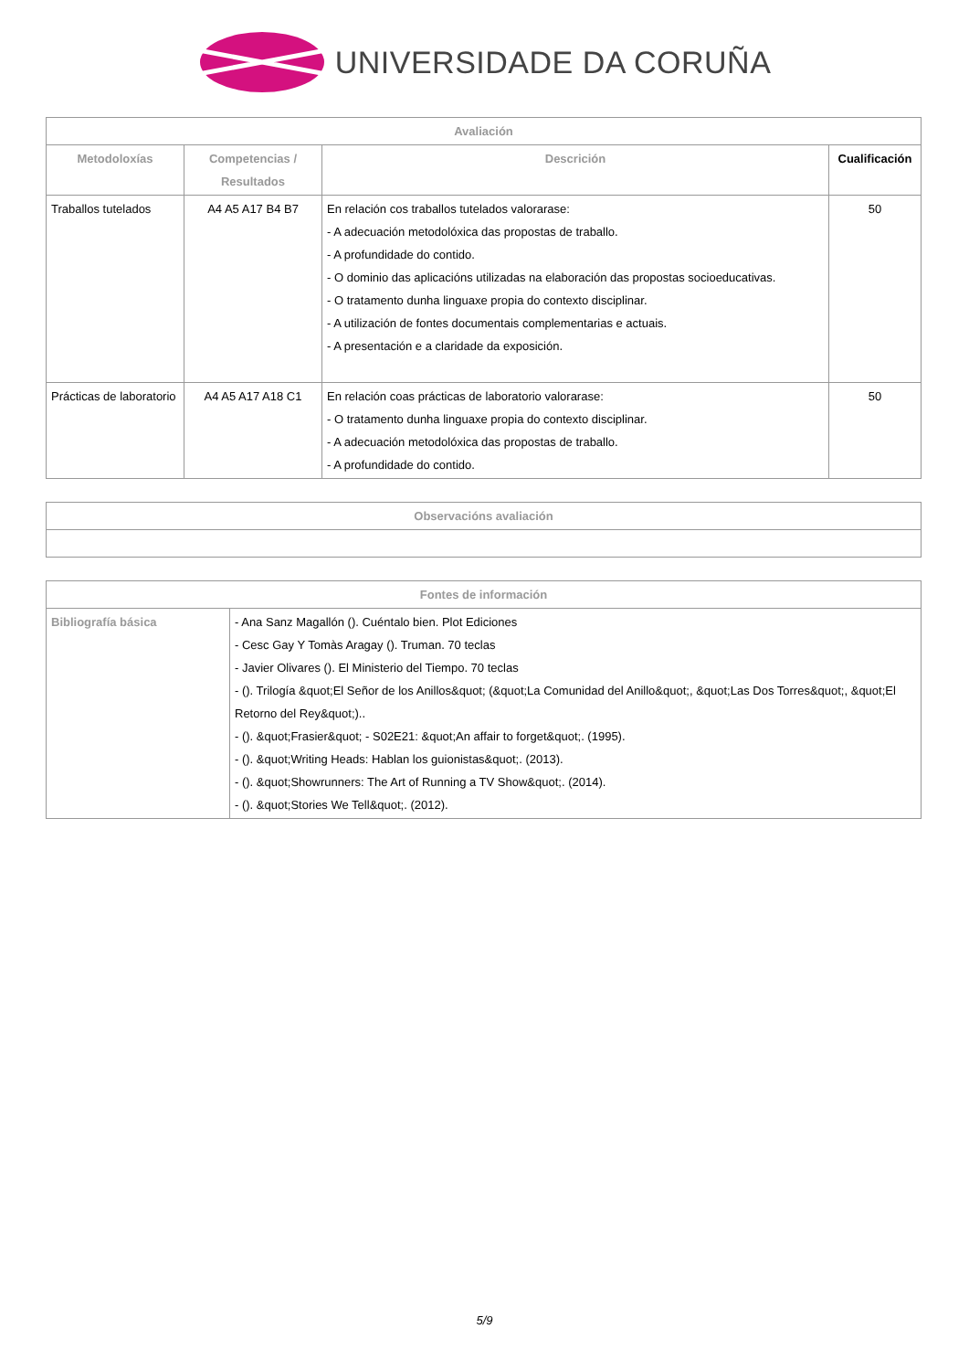UNIVERSIDADE DA CORUÑA
| Avaliación | | | |
| --- | --- | --- | --- |
| Metodoloxías | Competencias / Resultados | Descrición | Cualificación |
| Traballos tutelados | A4 A5 A17 B4 B7 | En relación cos traballos tutelados valorarase: - A adecuación metodolóxica das propostas de traballo. - A profundidade do contido. - O dominio das aplicacións utilizadas na elaboración das propostas socioeducativas. - O tratamento dunha linguaxe propia do contexto disciplinar. - A utilización de fontes documentais complementarias e actuais. - A presentación e a claridade da exposición. | 50 |
| Prácticas de laboratorio | A4 A5 A17 A18 C1 | En relación coas prácticas de laboratorio valorarase: - O tratamento dunha linguaxe propia do contexto disciplinar. - A adecuación metodolóxica das propostas de traballo. - A profundidade do contido. | 50 |
| Observacións avaliación |
| --- |
| Fontes de información | |
| --- | --- |
| Bibliografía básica | - Ana Sanz Magallón (). Cuéntalo bien. Plot Ediciones - Cesc Gay Y Tomàs Aragay (). Truman. 70 teclas - Javier Olivares (). El Ministerio del Tiempo. 70 teclas - (). Trilogía &quot;El Señor de los Anillos&quot; (&quot;La Comunidad del Anillo&quot;, &quot;Las Dos Torres&quot;, &quot;El Retorno del Rey&quot;).. - (). &quot;Frasier&quot; - S02E21: &quot;An affair to forget&quot;. (1995). - (). &quot;Writing Heads: Hablan los guionistas&quot;. (2013). - (). &quot;Showrunners: The Art of Running a TV Show&quot;. (2014). - (). &quot;Stories We Tell&quot;. (2012). |
5/9